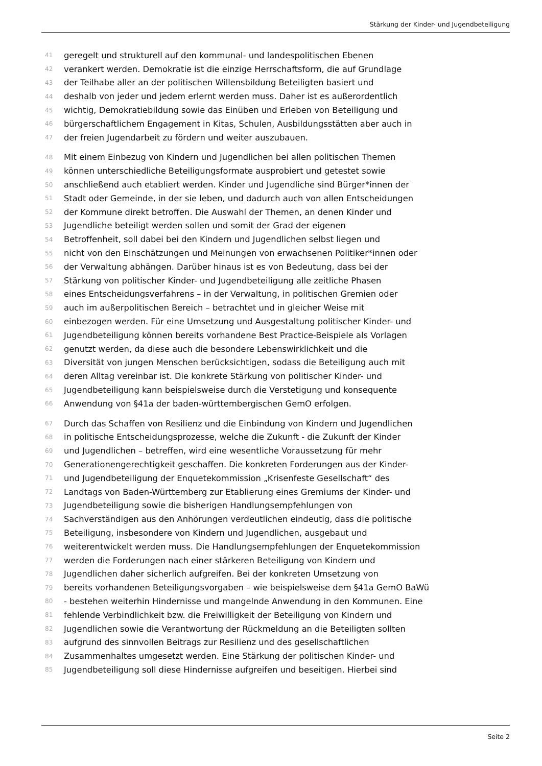Stärkung der Kinder- und Jugendbeteiligung
41 geregelt und strukturell auf den kommunal- und landespolitischen Ebenen
42 verankert werden. Demokratie ist die einzige Herrschaftsform, die auf Grundlage
43 der Teilhabe aller an der politischen Willensbildung Beteiligten basiert und
44 deshalb von jeder und jedem erlernt werden muss. Daher ist es außerordentlich
45 wichtig, Demokratiebildung sowie das Einüben und Erleben von Beteiligung und
46 bürgerschaftlichem Engagement in Kitas, Schulen, Ausbildungsstätten aber auch in
47 der freien Jugendarbeit zu fördern und weiter auszubauen.
48 Mit einem Einbezug von Kindern und Jugendlichen bei allen politischen Themen
49 können unterschiedliche Beteiligungsformate ausprobiert und getestet sowie
50 anschließend auch etabliert werden. Kinder und Jugendliche sind Bürger*innen der
51 Stadt oder Gemeinde, in der sie leben, und dadurch auch von allen Entscheidungen
52 der Kommune direkt betroffen. Die Auswahl der Themen, an denen Kinder und
53 Jugendliche beteiligt werden sollen und somit der Grad der eigenen
54 Betroffenheit, soll dabei bei den Kindern und Jugendlichen selbst liegen und
55 nicht von den Einschätzungen und Meinungen von erwachsenen Politiker*innen oder
56 der Verwaltung abhängen. Darüber hinaus ist es von Bedeutung, dass bei der
57 Stärkung von politischer Kinder- und Jugendbeteiligung alle zeitliche Phasen
58 eines Entscheidungsverfahrens – in der Verwaltung, in politischen Gremien oder
59 auch im außerpolitischen Bereich – betrachtet und in gleicher Weise mit
60 einbezogen werden. Für eine Umsetzung und Ausgestaltung politischer Kinder- und
61 Jugendbeteiligung können bereits vorhandene Best Practice-Beispiele als Vorlagen
62 genutzt werden, da diese auch die besondere Lebenswirklichkeit und die
63 Diversität von jungen Menschen berücksichtigen, sodass die Beteiligung auch mit
64 deren Alltag vereinbar ist. Die konkrete Stärkung von politischer Kinder- und
65 Jugendbeteiligung kann beispielsweise durch die Verstetigung und konsequente
66 Anwendung von §41a der baden-württembergischen GemO erfolgen.
67 Durch das Schaffen von Resilienz und die Einbindung von Kindern und Jugendlichen
68 in politische Entscheidungsprozesse, welche die Zukunft - die Zukunft der Kinder
69 und Jugendlichen – betreffen, wird eine wesentliche Voraussetzung für mehr
70 Generationengerechtigkeit geschaffen. Die konkreten Forderungen aus der Kinder-
71 und Jugendbeteiligung der Enquetekommission „Krisenfeste Gesellschaft“ des
72 Landtags von Baden-Württemberg zur Etablierung eines Gremiums der Kinder- und
73 Jugendbeteiligung sowie die bisherigen Handlungsempfehlungen von
74 Sachverständigen aus den Anhörungen verdeutlichen eindeutig, dass die politische
75 Beteiligung, insbesondere von Kindern und Jugendlichen, ausgebaut und
76 weiterentwickelt werden muss. Die Handlungsempfehlungen der Enquetekommission
77 werden die Forderungen nach einer stärkeren Beteiligung von Kindern und
78 Jugendlichen daher sicherlich aufgreifen. Bei der konkreten Umsetzung von
79 bereits vorhandenen Beteiligungsvorgaben – wie beispielsweise dem §41a GemO BaWü
80 - bestehen weiterhin Hindernisse und mangelnde Anwendung in den Kommunen. Eine
81 fehlende Verbindlichkeit bzw. die Freiwilligkeit der Beteiligung von Kindern und
82 Jugendlichen sowie die Verantwortung der Rückmeldung an die Beteiligten sollten
83 aufgrund des sinnvollen Beitrags zur Resilienz und des gesellschaftlichen
84 Zusammenhaltes umgesetzt werden. Eine Stärkung der politischen Kinder- und
85 Jugendbeteiligung soll diese Hindernisse aufgreifen und beseitigen. Hierbei sind
Seite 2